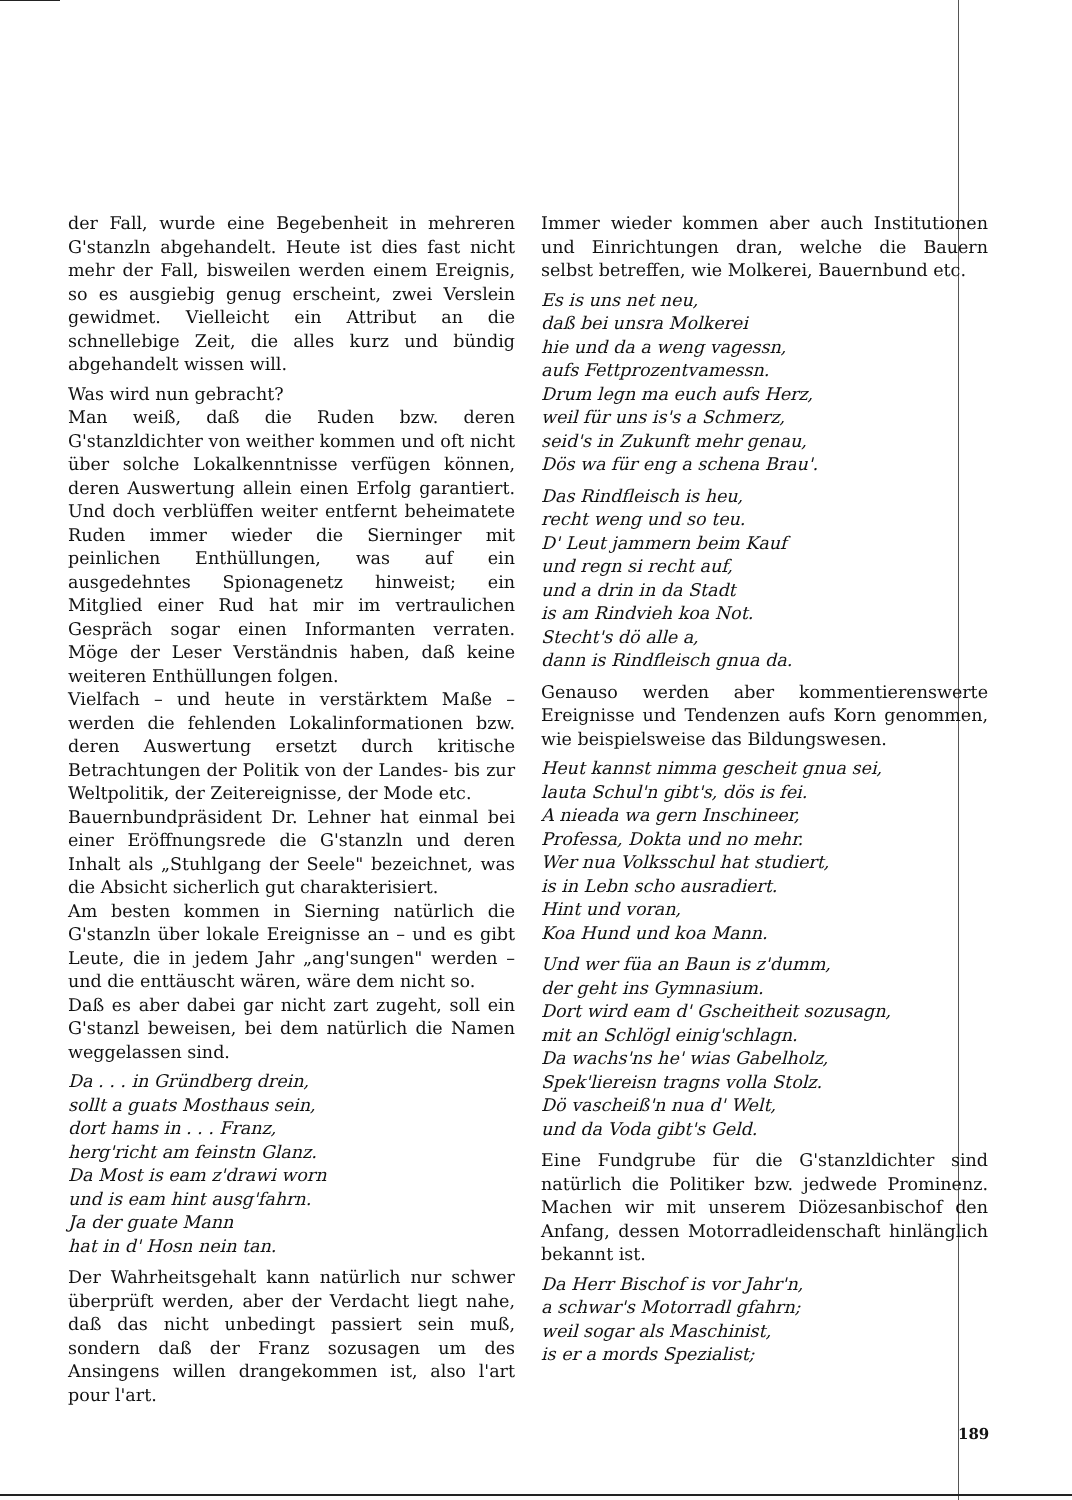der Fall, wurde eine Begebenheit in mehreren G'stanzln abgehandelt. Heute ist dies fast nicht mehr der Fall, bisweilen werden einem Ereignis, so es ausgiebig genug erscheint, zwei Verslein gewidmet. Vielleicht ein Attribut an die schnellebige Zeit, die alles kurz und bündig abgehandelt wissen will.
Was wird nun gebracht?
Man weiß, daß die Ruden bzw. deren G'stanzldichter von weither kommen und oft nicht über solche Lokalkenntnisse verfügen können, deren Auswertung allein einen Erfolg garantiert. Und doch verblüffen weiter entfernt beheimatete Ruden immer wieder die Sierninger mit peinlichen Enthüllungen, was auf ein ausgedehntes Spionagenetz hinweist; ein Mitglied einer Rud hat mir im vertraulichen Gespräch sogar einen Informanten verraten. Möge der Leser Verständnis haben, daß keine weiteren Enthüllungen folgen.
Vielfach – und heute in verstärktem Maße – werden die fehlenden Lokalinformationen bzw. deren Auswertung ersetzt durch kritische Betrachtungen der Politik von der Landes- bis zur Weltpolitik, der Zeitereignisse, der Mode etc.
Bauernbundpräsident Dr. Lehner hat einmal bei einer Eröffnungsrede die G'stanzln und deren Inhalt als „Stuhlgang der Seele" bezeichnet, was die Absicht sicherlich gut charakterisiert.
Am besten kommen in Sierning natürlich die G'stanzln über lokale Ereignisse an – und es gibt Leute, die in jedem Jahr „ang'sungen" werden – und die enttäuscht wären, wäre dem nicht so.
Daß es aber dabei gar nicht zart zugeht, soll ein G'stanzl beweisen, bei dem natürlich die Namen weggelassen sind.
Da . . . in Gründberg drein,
sollt a guats Mosthaus sein,
dort hams in . . . Franz,
herg'richt am feinstn Glanz.
Da Most is eam z'drawi worn
und is eam hint ausg'fahrn.
Ja der guate Mann
hat in d' Hosn nein tan.
Der Wahrheitsgehalt kann natürlich nur schwer überprüft werden, aber der Verdacht liegt nahe, daß das nicht unbedingt passiert sein muß, sondern daß der Franz sozusagen um des Ansingens willen drangekommen ist, also l'art pour l'art.
Immer wieder kommen aber auch Institutionen und Einrichtungen dran, welche die Bauern selbst betreffen, wie Molkerei, Bauernbund etc.
Es is uns net neu,
daß bei unsra Molkerei
hie und da a weng vagessn,
aufs Fettprozentvamessn.
Drum legn ma euch aufs Herz,
weil für uns is's a Schmerz,
seid's in Zukunft mehr genau,
Dös wa für eng a schena Brau'.
Das Rindfleisch is heu,
recht weng und so teu.
D' Leut jammern beim Kauf
und regn si recht auf,
und a drin in da Stadt
is am Rindvieh koa Not.
Stecht's dö alle a,
dann is Rindfleisch gnua da.
Genauso werden aber kommentierenswerte Ereignisse und Tendenzen aufs Korn genommen, wie beispielsweise das Bildungswesen.
Heut kannst nimma gescheit gnua sei,
lauta Schul'n gibt's, dös is fei.
A nieada wa gern Inschineer,
Professa, Dokta und no mehr.
Wer nua Volksschul hat studiert,
is in Lebn scho ausradiert.
Hint und voran,
Koa Hund und koa Mann.
Und wer füa an Baun is z'dumm,
der geht ins Gymnasium.
Dort wird eam d' Gscheitheit sozusagn,
mit an Schlögl einig'schlagn.
Da wachs'ns he' wias Gabelholz,
Spek'liereisn tragns volla Stolz.
Dö vascheiß'n nua d' Welt,
und da Voda gibt's Geld.
Eine Fundgrube für die G'stanzldichter sind natürlich die Politiker bzw. jedwede Prominenz. Machen wir mit unserem Diözesanbischof den Anfang, dessen Motorradleidenschaft hinlänglich bekannt ist.
Da Herr Bischof is vor Jahr'n,
a schwar's Motorradl gfahrn;
weil sogar als Maschinist,
is er a mords Spezialist;
189